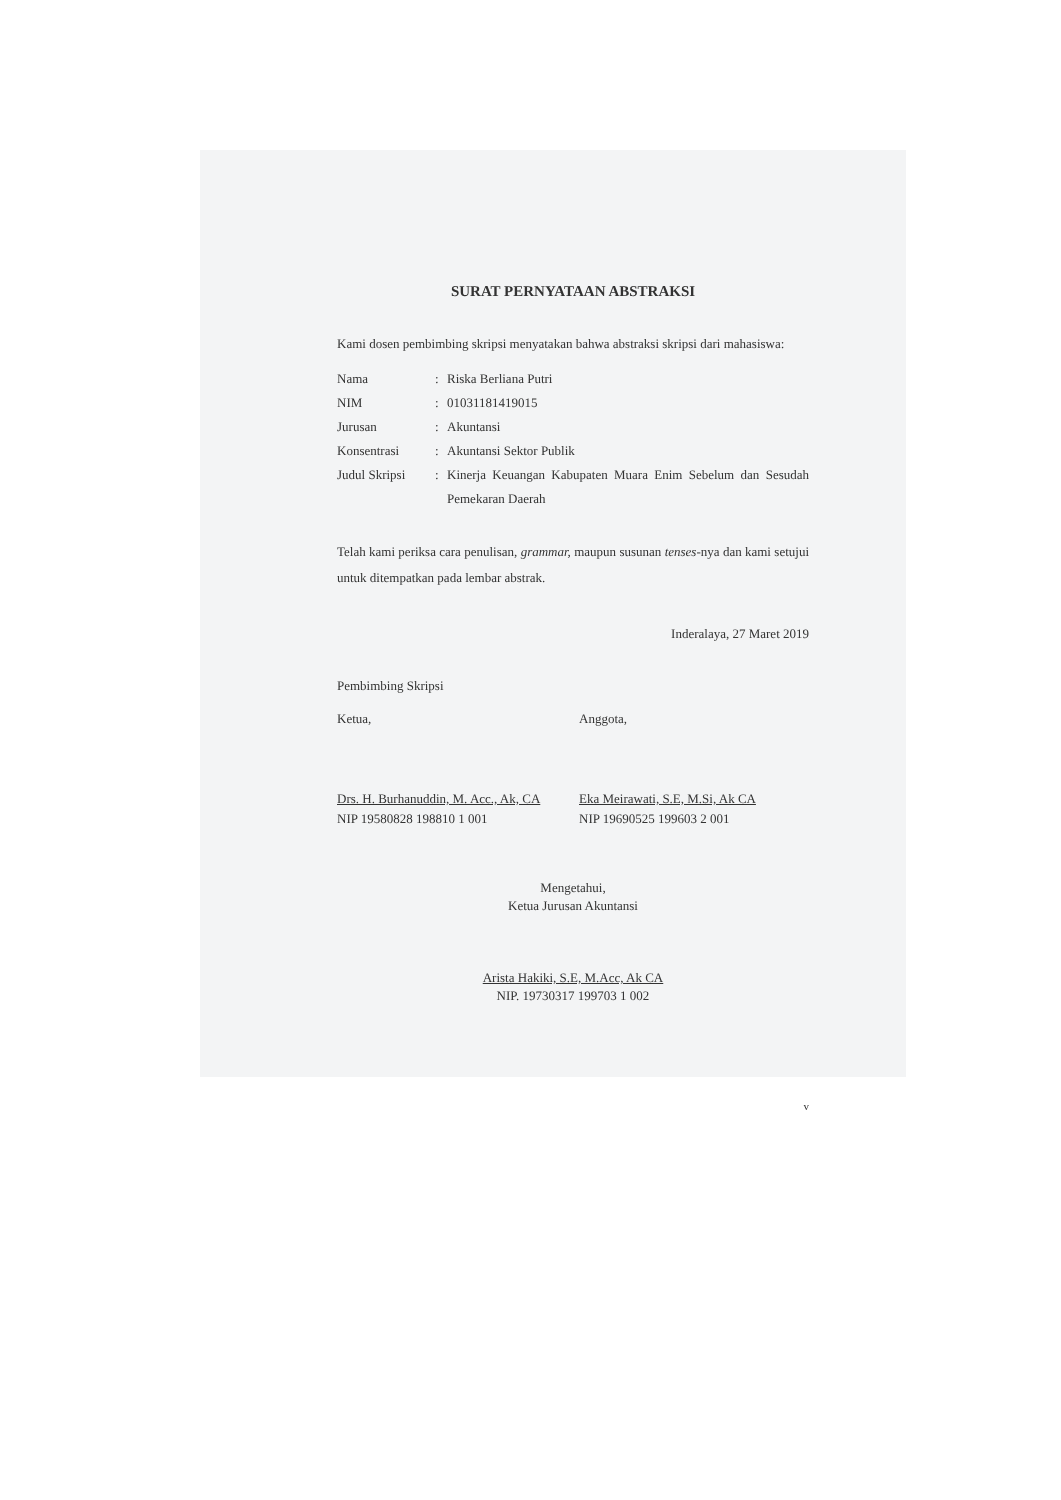SURAT PERNYATAAN ABSTRAKSI
Kami dosen pembimbing skripsi menyatakan bahwa abstraksi skripsi dari mahasiswa:
Nama: Riska Berliana Putri
NIM: 01031181419015
Jurusan: Akuntansi
Konsentrasi: Akuntansi Sektor Publik
Judul Skripsi: Kinerja Keuangan Kabupaten Muara Enim Sebelum dan Sesudah Pemekaran Daerah
Telah kami periksa cara penulisan, grammar, maupun susunan tenses-nya dan kami setujui untuk ditempatkan pada lembar abstrak.
Inderalaya, 27 Maret 2019
Pembimbing Skripsi
Ketua,
Drs. H. Burhanuddin, M. Acc., Ak, CA
NIP 19580828 198810 1 001
Anggota,
Eka Meirawati, S.E, M.Si, Ak CA
NIP 19690525 199603 2 001
Mengetahui,
Ketua Jurusan Akuntansi
Arista Hakiki, S.E, M.Acc, Ak CA
NIP. 19730317 199703 1 002
v